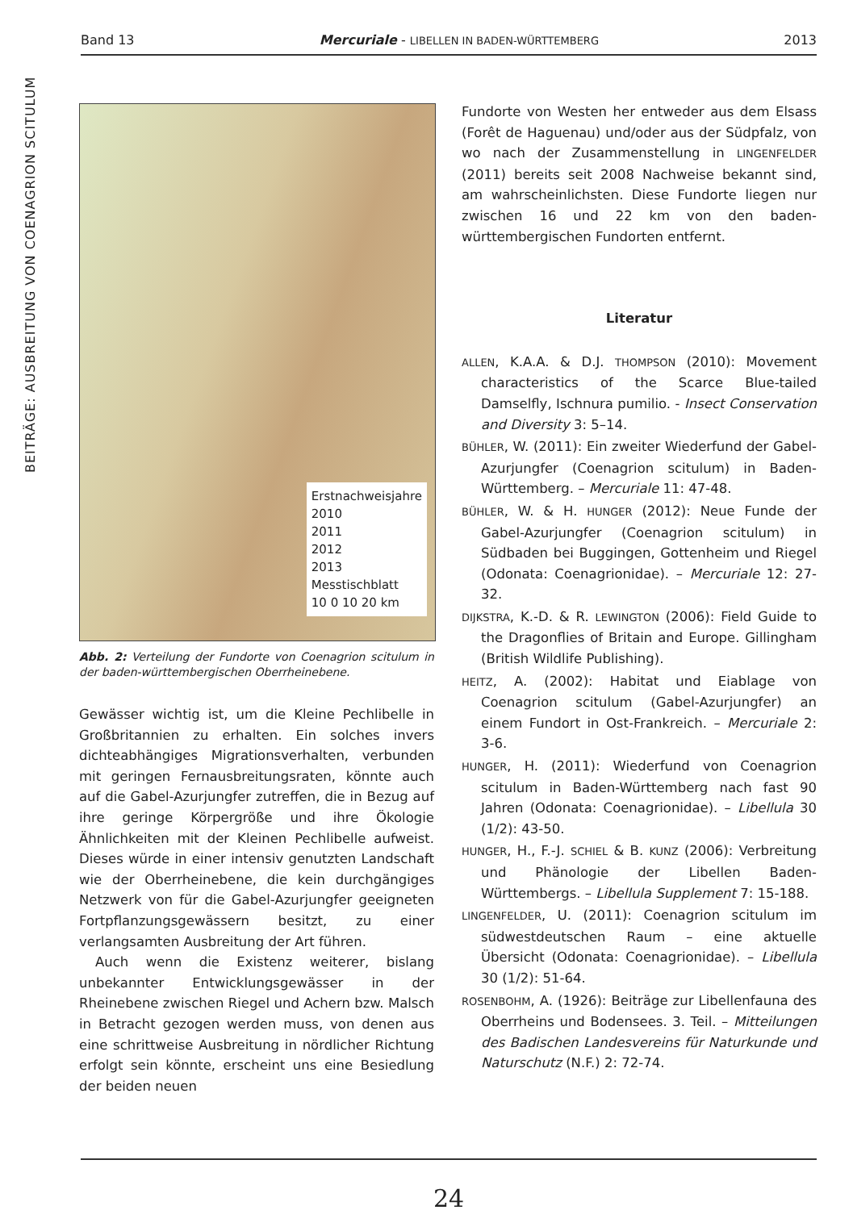BEITRÄGE: AUSBREITUNG VON COENAGRION SCITULUM
Band 13 Mercuriale - LIBELLEN IN BADEN-WÜRTTEMBERG 2013
Erstnachweisjahre
2010
2011
2012
2013
Messtischblatt
10 0 10 20 km
Abb. 2: Verteilung der Fundorte von Coenagrion scitulum in der baden-württembergischen Oberrheinebene.
Gewässer wichtig ist, um die Kleine Pechlibelle in Großbritannien zu erhalten. Ein solches invers dichteabhängiges Migrationsverhalten, verbunden mit geringen Fernausbreitungsraten, könnte auch auf die Gabel-Azurjungfer zutreffen, die in Bezug auf ihre geringe Körpergröße und ihre Ökologie Ähnlichkeiten mit der Kleinen Pechlibelle aufweist. Dieses würde in einer intensiv genutzten Landschaft wie der Oberrheinebene, die kein durchgängiges Netzwerk von für die Gabel-Azurjungfer geeigneten Fortpflanzungsgewässern besitzt, zu einer verlangsamten Ausbreitung der Art führen.
Auch wenn die Existenz weiterer, bislang unbekannter Entwicklungsgewässer in der Rheinebene zwischen Riegel und Achern bzw. Malsch in Betracht gezogen werden muss, von denen aus eine schrittweise Ausbreitung in nördlicher Richtung erfolgt sein könnte, erscheint uns eine Besiedlung der beiden neuen
Fundorte von Westen her entweder aus dem Elsass (Forêt de Haguenau) und/oder aus der Südpfalz, von wo nach der Zusammenstellung in LINGENFELDER (2011) bereits seit 2008 Nachweise bekannt sind, am wahrscheinlichsten. Diese Fundorte liegen nur zwischen 16 und 22 km von den baden-württembergischen Fundorten entfernt.
Literatur
ALLEN, K.A.A. & D.J. THOMPSON (2010): Movement characteristics of the Scarce Blue-tailed Damselfly, Ischnura pumilio. - Insect Conservation and Diversity 3: 5–14.
BÜHLER, W. (2011): Ein zweiter Wiederfund der Gabel-Azurjungfer (Coenagrion scitulum) in Baden-Württemberg. – Mercuriale 11: 47-48.
BÜHLER, W. & H. HUNGER (2012): Neue Funde der Gabel-Azurjungfer (Coenagrion scitulum) in Südbaden bei Buggingen, Gottenheim und Riegel (Odonata: Coenagrionidae). – Mercuriale 12: 27-32.
DIJKSTRA, K.-D. & R. LEWINGTON (2006): Field Guide to the Dragonflies of Britain and Europe. Gillingham (British Wildlife Publishing).
HEITZ, A. (2002): Habitat und Eiablage von Coenagrion scitulum (Gabel-Azurjungfer) an einem Fundort in Ost-Frankreich. – Mercuriale 2: 3-6.
HUNGER, H. (2011): Wiederfund von Coenagrion scitulum in Baden-Württemberg nach fast 90 Jahren (Odonata: Coenagrionidae). – Libellula 30 (1/2): 43-50.
HUNGER, H., F.-J. SCHIEL & B. KUNZ (2006): Verbreitung und Phänologie der Libellen Baden-Württembergs. – Libellula Supplement 7: 15-188.
LINGENFELDER, U. (2011): Coenagrion scitulum im südwestdeutschen Raum – eine aktuelle Übersicht (Odonata: Coenagrionidae). – Libellula 30 (1/2): 51-64.
ROSENBOHM, A. (1926): Beiträge zur Libellenfauna des Oberrheins und Bodensees. 3. Teil. – Mitteilungen des Badischen Landesvereins für Naturkunde und Naturschutz (N.F.) 2: 72-74.
24